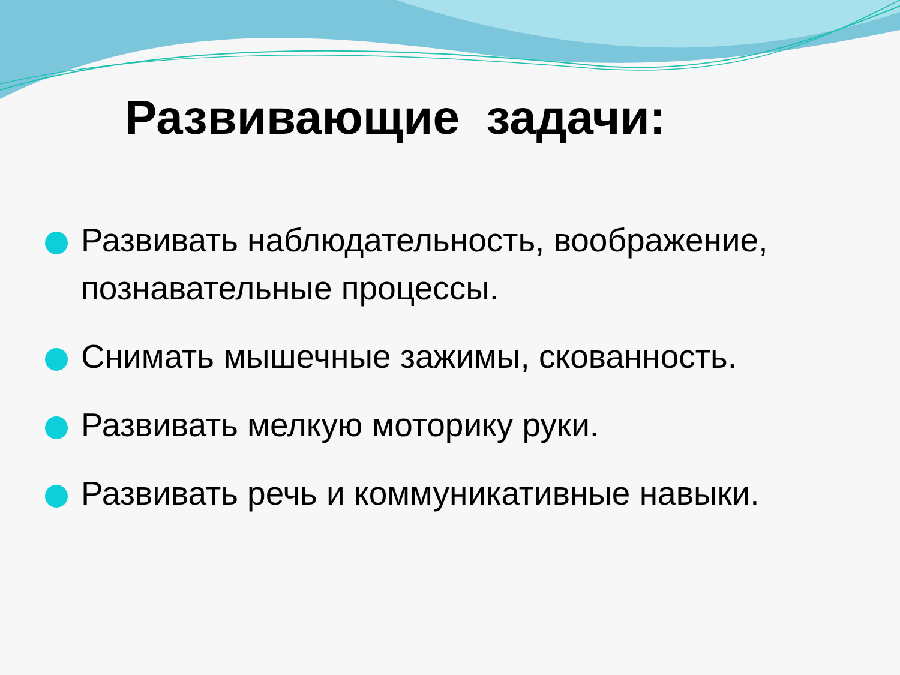Развивающие задачи:
Развивать наблюдательность, воображение, познавательные процессы.
Снимать мышечные зажимы, скованность.
Развивать мелкую моторику руки.
Развивать речь и коммуникативные навыки.